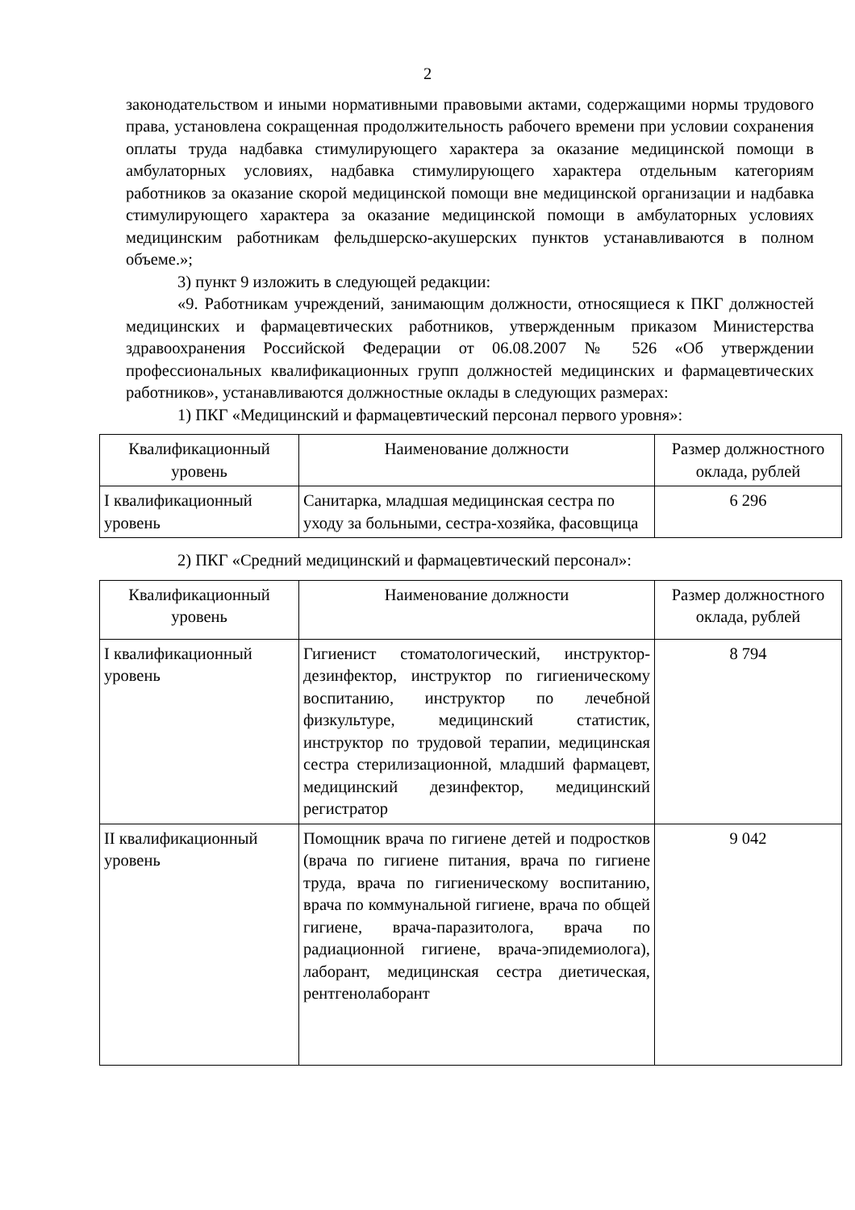2
законодательством и иными нормативными правовыми актами, содержащими нормы трудового права, установлена сокращенная продолжительность рабочего времени при условии сохранения оплаты труда надбавка стимулирующего характера за оказание медицинской помощи в амбулаторных условиях, надбавка стимулирующего характера отдельным категориям работников за оказание скорой медицинской помощи вне медицинской организации и надбавка стимулирующего характера за оказание медицинской помощи в амбулаторных условиях медицинским работникам фельдшерско-акушерских пунктов устанавливаются в полном объеме.»;
3) пункт 9 изложить в следующей редакции:
«9. Работникам учреждений, занимающим должности, относящиеся к ПКГ должностей медицинских и фармацевтических работников, утвержденным приказом Министерства здравоохранения Российской Федерации от 06.08.2007 № 526 «Об утверждении профессиональных квалификационных групп должностей медицинских и фармацевтических работников», устанавливаются должностные оклады в следующих размерах:
1) ПКГ «Медицинский и фармацевтический персонал первого уровня»:
| Квалификационный уровень | Наименование должности | Размер должностного оклада, рублей |
| --- | --- | --- |
| I квалификационный уровень | Санитарка, младшая медицинская сестра по уходу за больными, сестра-хозяйка, фасовщица | 6 296 |
2) ПКГ «Средний медицинский и фармацевтический персонал»:
| Квалификационный уровень | Наименование должности | Размер должностного оклада, рублей |
| --- | --- | --- |
| I квалификационный уровень | Гигиенист стоматологический, инструктор-дезинфектор, инструктор по гигиеническому воспитанию, инструктор по лечебной физкультуре, медицинский статистик, инструктор по трудовой терапии, медицинская сестра стерилизационной, младший фармацевт, медицинский дезинфектор, медицинский регистратор | 8 794 |
| II квалификационный уровень | Помощник врача по гигиене детей и подростков (врача по гигиене питания, врача по гигиене труда, врача по гигиеническому воспитанию, врача по коммунальной гигиене, врача по общей гигиене, врача-паразитолога, врача по радиационной гигиене, врача-эпидемиолога), лаборант, медицинская сестра диетическая, рентгенолаборант | 9 042 |